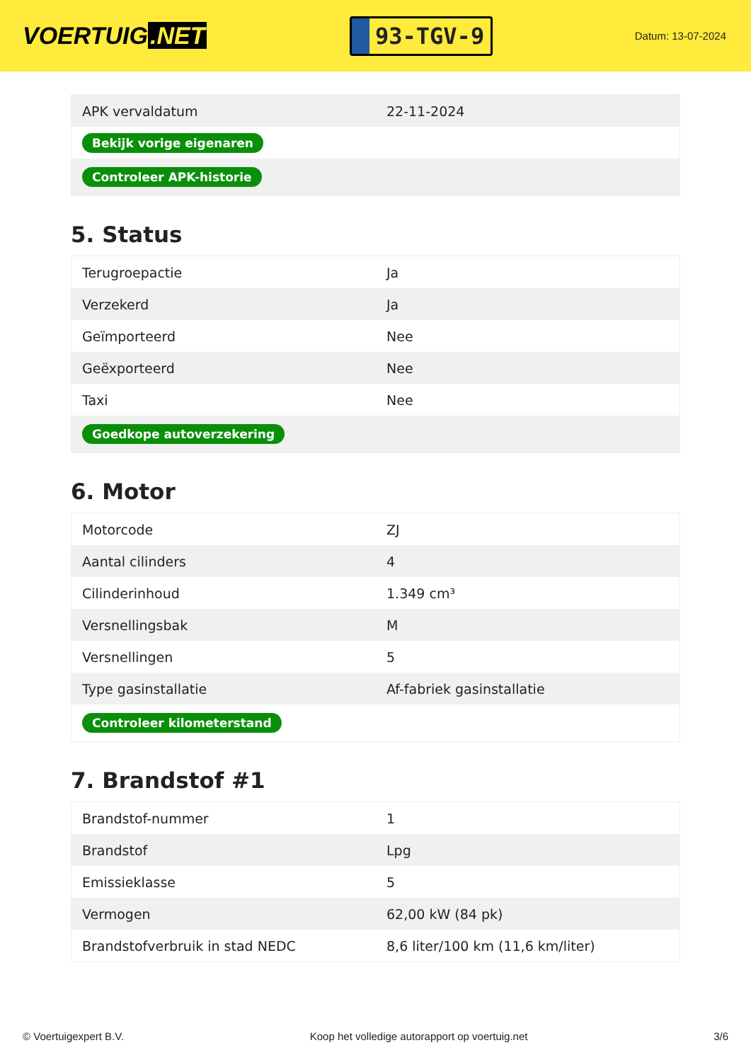VOERTUIG.NET
93-TGV-9
Datum: 13-07-2024
| APK vervaldatum | 22-11-2024 |
| Bekijk vorige eigenaren | |
| Controleer APK-historie | |
5. Status
| Terugroepactie | Ja |
| Verzekerd | Ja |
| Geïmporteerd | Nee |
| Geëxporteerd | Nee |
| Taxi | Nee |
| Goedkope autoverzekering | |
6. Motor
| Motorcode | ZJ |
| Aantal cilinders | 4 |
| Cilinderinhoud | 1.349 cm³ |
| Versnellingsbak | M |
| Versnellingen | 5 |
| Type gasinstallatie | Af-fabriek gasinstallatie |
| Controleer kilometerstand | |
7. Brandstof #1
| Brandstof-nummer | 1 |
| Brandstof | Lpg |
| Emissieklasse | 5 |
| Vermogen | 62,00 kW (84 pk) |
| Brandstofverbruik in stad NEDC | 8,6 liter/100 km (11,6 km/liter) |
© Voertuigexpert B.V. Koop het volledige autorapport op voertuig.net 3/6